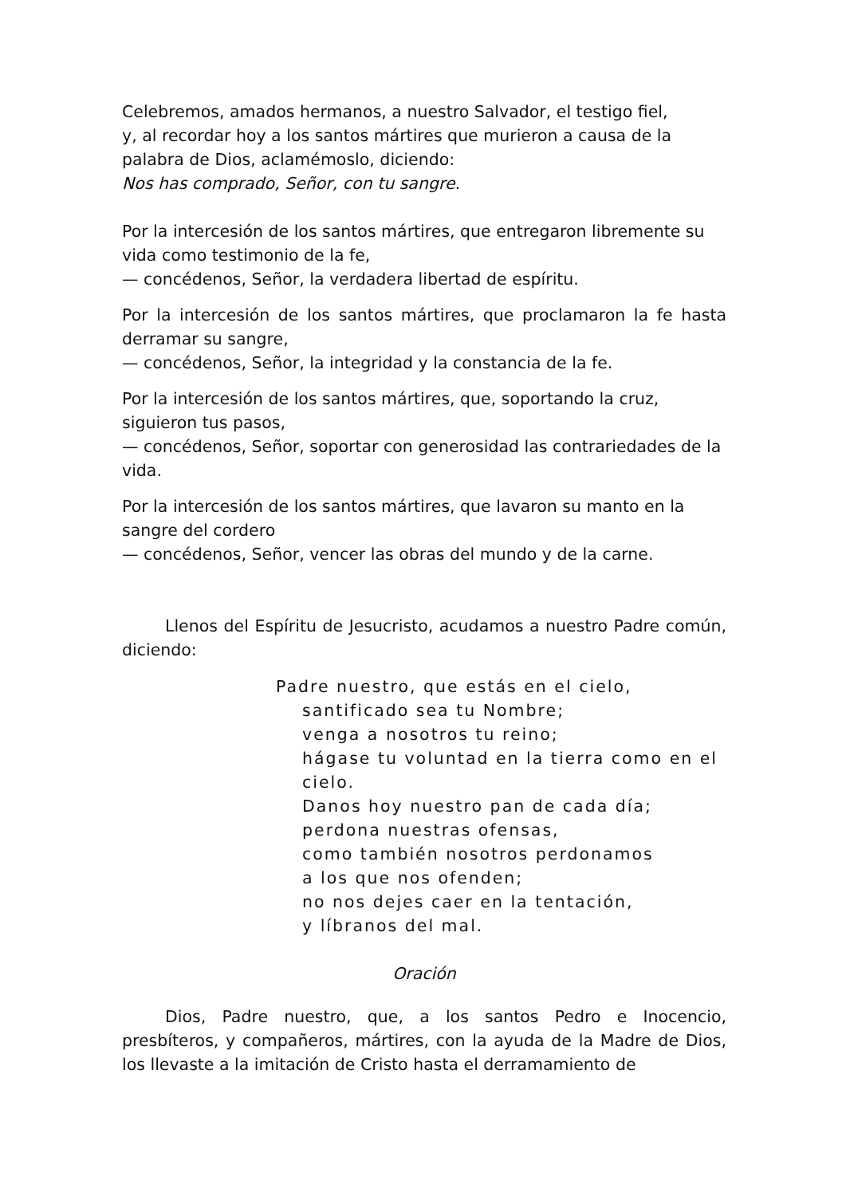Celebremos, amados hermanos, a nuestro Salvador, el testigo fiel,
y, al recordar hoy a los santos mártires que murieron a causa de la palabra de Dios, aclamémoslo, diciendo:
Nos has comprado, Señor, con tu sangre.
Por la intercesión de los santos mártires, que entregaron libremente su vida como testimonio de la fe,
— concédenos, Señor, la verdadera libertad de espíritu.
Por la intercesión de los santos mártires, que proclamaron la fe hasta derramar su sangre,
— concédenos, Señor, la integridad y la constancia de la fe.
Por la intercesión de los santos mártires, que, soportando la cruz, siguieron tus pasos,
— concédenos, Señor, soportar con generosidad las contrariedades de la vida.
Por la intercesión de los santos mártires, que lavaron su manto en la sangre del cordero
— concédenos, Señor, vencer las obras del mundo y de la carne.
Llenos del Espíritu de Jesucristo, acudamos a nuestro Padre común, diciendo:
Padre nuestro, que estás en el cielo,
santificado sea tu Nombre;
venga a nosotros tu reino;
hágase tu voluntad en la tierra como en el cielo.
Danos hoy nuestro pan de cada día;
perdona nuestras ofensas,
como también nosotros perdonamos
a los que nos ofenden;
no nos dejes caer en la tentación,
y líbranos del mal.
Oración
Dios, Padre nuestro, que, a los santos Pedro e Inocencio, presbíteros, y compañeros, mártires, con la ayuda de la Madre de Dios, los llevaste a la imitación de Cristo hasta el derramamiento de